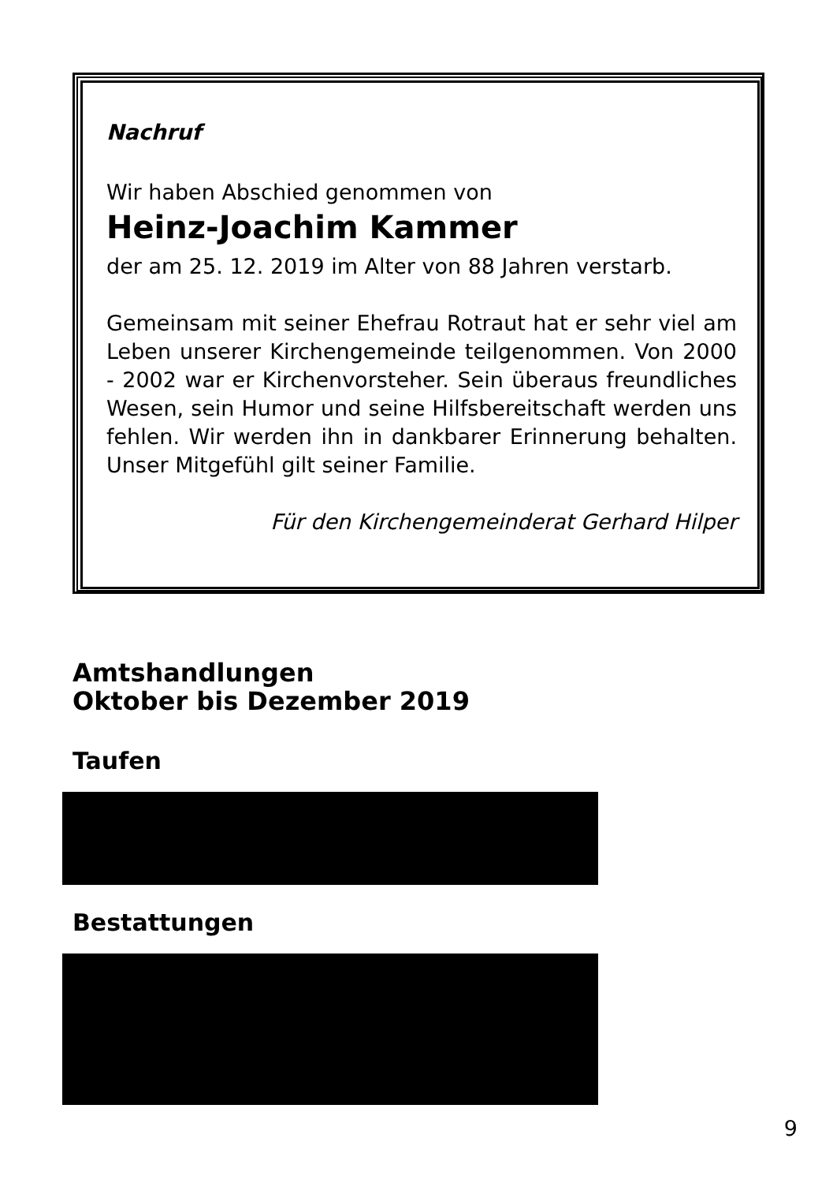Nachruf
Wir haben Abschied genommen von
Heinz-Joachim Kammer
der am 25. 12. 2019 im Alter von 88 Jahren verstarb.
Gemeinsam mit seiner Ehefrau Rotraut hat er sehr viel am Leben unserer Kirchengemeinde teilgenommen. Von 2000 - 2002 war er Kirchenvorsteher. Sein überaus freundliches Wesen, sein Humor und seine Hilfsbereit­schaft werden uns fehlen. Wir werden ihn in dankbarer Erinnerung behalten. Unser Mitgefühl gilt seiner Familie.
Für den Kirchengemeinderat Gerhard Hilper
Amtshandlungen
Oktober bis Dezember 2019
Taufen
Bestattungen
9